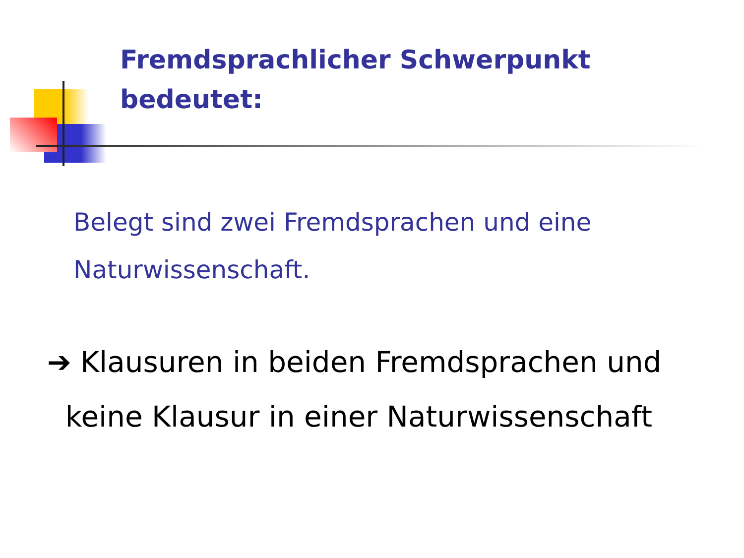Fremdsprachlicher Schwerpunkt
bedeutet:
Belegt sind zwei Fremdsprachen und eine
Naturwissenschaft.
➔ Klausuren in beiden Fremdsprachen und
keine Klausur in einer Naturwissenschaft